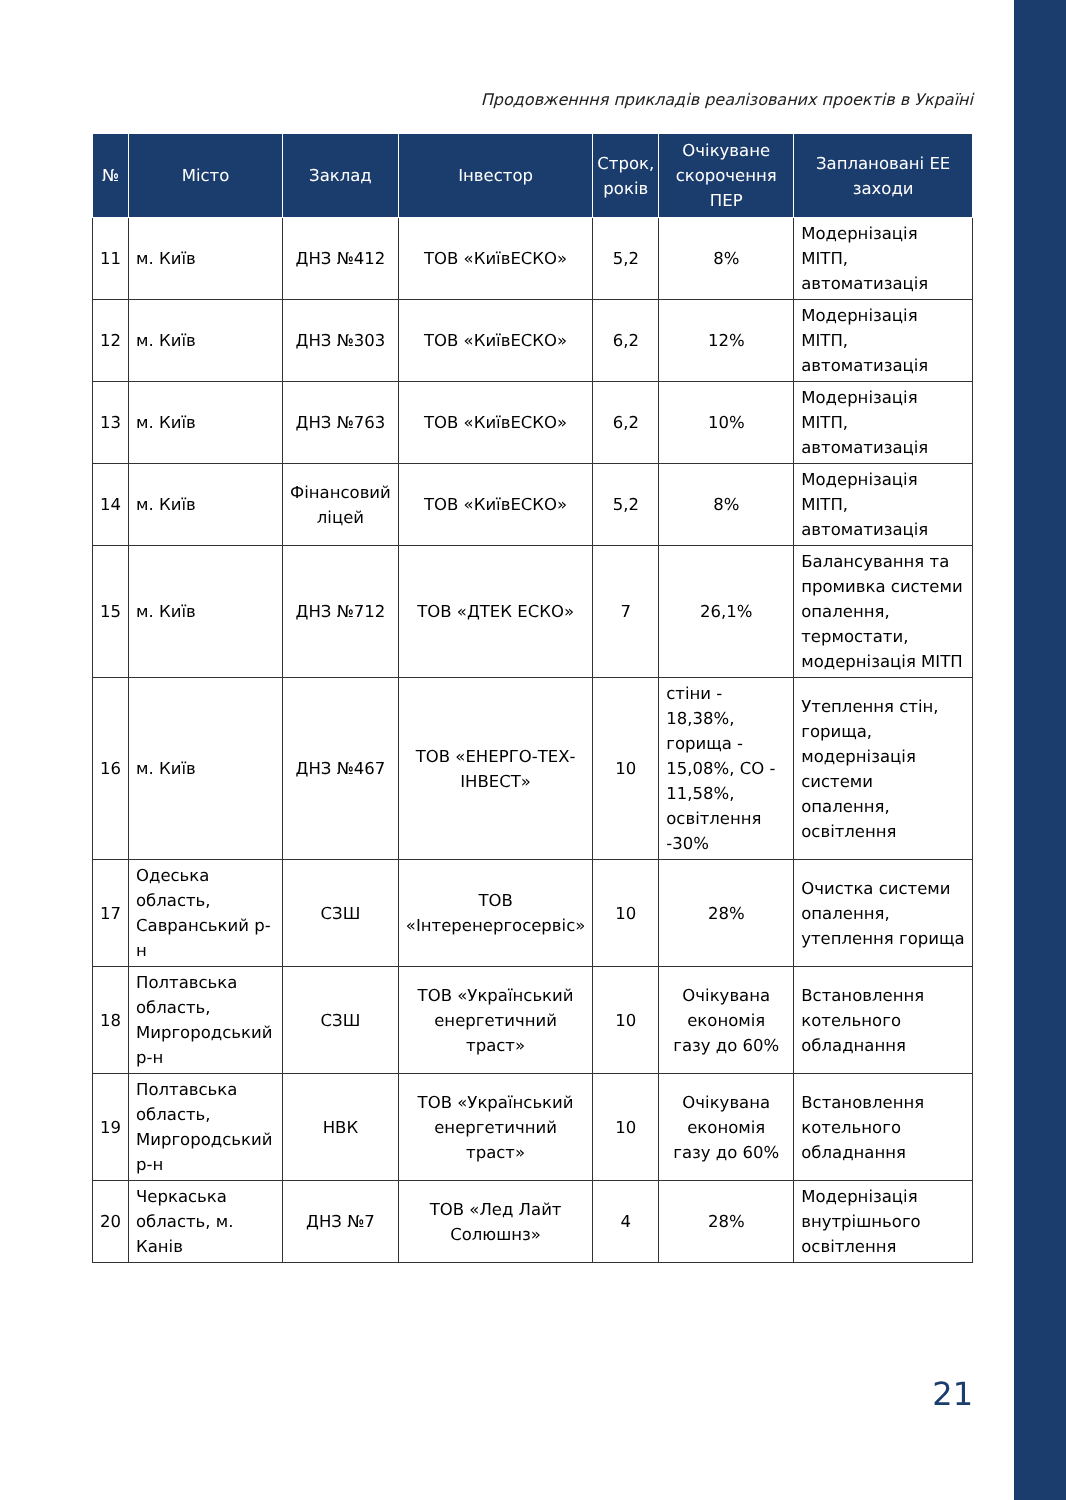Продовженння прикладів реалізованих проектів в Україні
| № | Місто | Заклад | Інвестор | Строк, років | Очікуване скорочення ПЕР | Заплановані ЕЕ заходи |
| --- | --- | --- | --- | --- | --- | --- |
| 11 | м. Київ | ДНЗ №412 | ТОВ «КиївЕСКО» | 5,2 | 8% | Модернізація МІТП, автоматизація |
| 12 | м. Київ | ДНЗ №303 | ТОВ «КиївЕСКО» | 6,2 | 12% | Модернізація МІТП, автоматизація |
| 13 | м. Київ | ДНЗ №763 | ТОВ «КиївЕСКО» | 6,2 | 10% | Модернізація МІТП, автоматизація |
| 14 | м. Київ | Фінансовий ліцей | ТОВ «КиївЕСКО» | 5,2 | 8% | Модернізація МІТП, автоматизація |
| 15 | м. Київ | ДНЗ №712 | ТОВ «ДТЕК ЕСКО» | 7 | 26,1% | Балансування та промивка системи опалення, термостати, модернізація МІТП |
| 16 | м. Київ | ДНЗ №467 | ТОВ «ЕНЕРГО-ТЕХ-ІНВЕСТ» | 10 | стіни - 18,38%, горища - 15,08%, СО - 11,58%, освітлення -30% | Утеплення стін, горища, модернізація системи опалення, освітлення |
| 17 | Одеська область, Савранський р-н | СЗШ | ТОВ «Інтеренергосервіс» | 10 | 28% | Очистка системи опалення, утеплення горища |
| 18 | Полтавська область, Миргородський р-н | СЗШ | ТОВ «Український енергетичний траст» | 10 | Очікувана економія газу до 60% | Встановлення котельного обладнання |
| 19 | Полтавська область, Миргородський р-н | НВК | ТОВ «Український енергетичний траст» | 10 | Очікувана економія газу до 60% | Встановлення котельного обладнання |
| 20 | Черкаська область, м. Канів | ДНЗ №7 | ТОВ «Лед Лайт Солюшнз» | 4 | 28% | Модернізація внутрішнього освітлення |
21